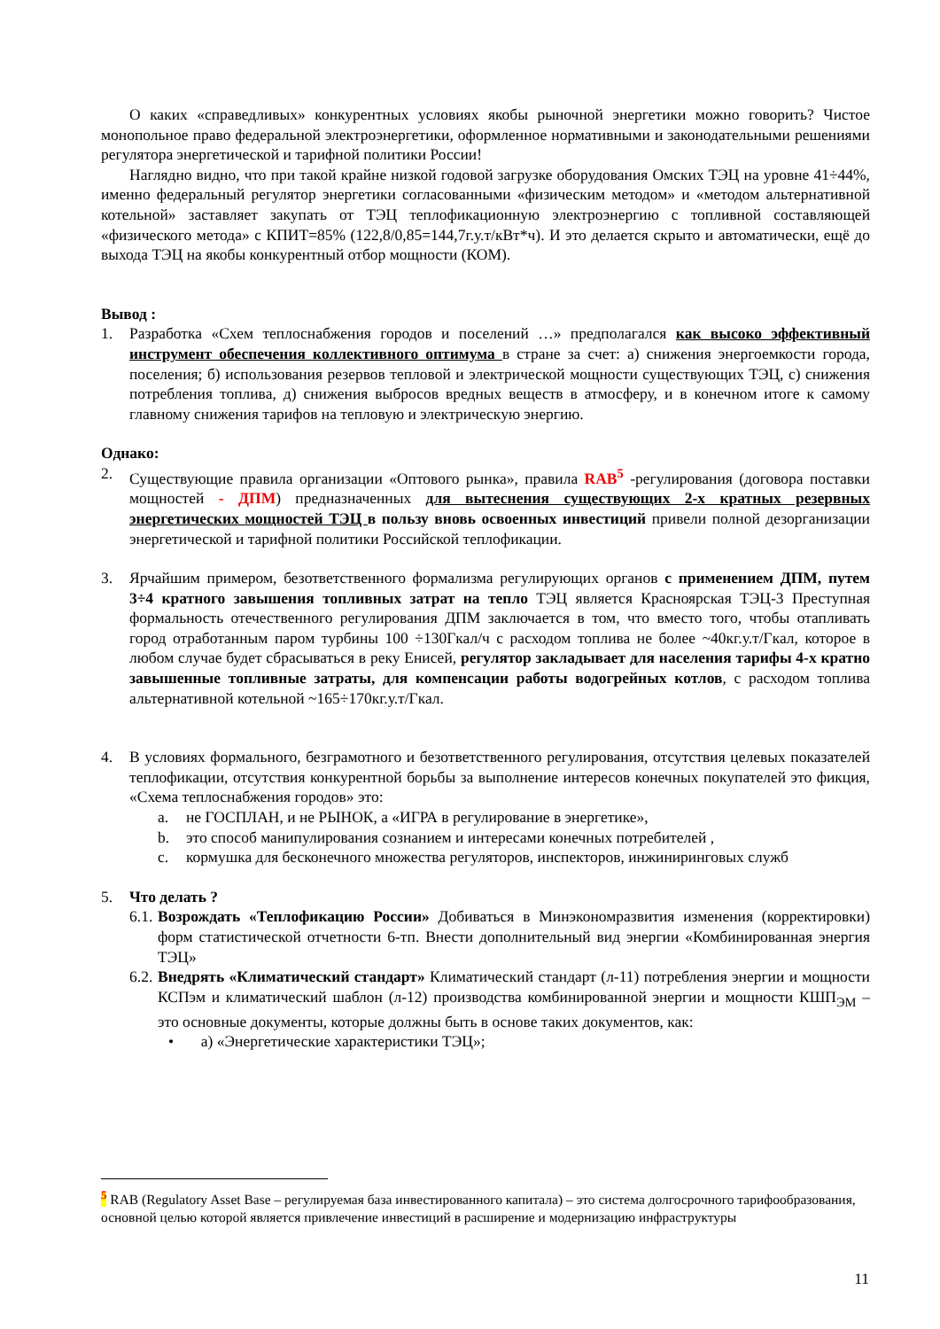О каких «справедливых» конкурентных условиях якобы рыночной энергетики можно говорить? Чистое монопольное право федеральной электроэнергетики, оформленное нормативными и законодательными решениями регулятора энергетической и тарифной политики России!
Наглядно видно, что при такой крайне низкой годовой загрузке оборудования Омских ТЭЦ на уровне 41÷44%, именно федеральный регулятор энергетики согласованными «физическим методом» и «методом альтернативной котельной» заставляет закупать от ТЭЦ теплофикационную электроэнергию с топливной составляющей «физического метода» с КПИТ=85% (122,8/0,85=144,7г.у.т/кВт*ч). И это делается скрыто и автоматически, ещё до выхода ТЭЦ на якобы конкурентный отбор мощности (КОМ).
Вывод :
1. Разработка «Схем теплоснабжения городов и поселений …» предполагался как высоко эффективный инструмент обеспечения коллективного оптимума в стране за счет: а) снижения энергоемкости города, поселения; б) использования резервов тепловой и электрической мощности существующих ТЭЦ, с) снижения потребления топлива, д) снижения выбросов вредных веществ в атмосферу, и в конечном итоге к самому главному снижения тарифов на тепловую и электрическую энергию.
Однако:
2. Существующие правила организации «Оптового рынка», правила RAB<sup>5</sup> -регулирования (договора поставки мощностей - ДПМ) предназначенных для вытеснения существующих 2-х кратных резервных энергетических мощностей ТЭЦ в пользу вновь освоенных инвестиций привели полной дезорганизации энергетической и тарифной политики Российской теплофикации.
3. Ярчайшим примером, безответственного формализма регулирующих органов с применением ДПМ, путем 3÷4 кратного завышения топливных затрат на тепло ТЭЦ является Красноярская ТЭЦ-3 Преступная формальность отечественного регулирования ДПМ заключается в том, что вместо того, чтобы отапливать город отработанным паром турбины 100 ÷130Гкал/ч с расходом топлива не более ~40кг.у.т/Гкал, которое в любом случае будет сбрасываться в реку Енисей, регулятор закладывает для населения тарифы 4-х кратно завышенные топливные затраты, для компенсации работы водогрейных котлов, с расходом топлива альтернативной котельной ~165÷170кг.у.т/Гкал.
4. В условиях формального, безграмотного и безответственного регулирования, отсутствия целевых показателей теплофикации, отсутствия конкурентной борьбы за выполнение интересов конечных покупателей это фикция, «Схема теплоснабжения городов» это:
a. не ГОСПЛАН, и не РЫНОК, а «ИГРА в регулирование в энергетике»,
b. это способ манипулирования сознанием и интересами конечных потребителей ,
c. кормушка для бесконечного множества регуляторов, инспекторов, инжиниринговых служб
5. Что делать ?
6.1.
Возрождать «Теплофикацию России» Добиваться в Минэкономразвития изменения (корректировки) форм статистической отчетности 6-тп. Внести дополнительный вид энергии «Комбинированная энергия ТЭЦ»
6.2.
Внедрять «Климатический стандарт» Климатический стандарт (л-11) потребления энергии и мощности КСПэм и климатический шаблон (л-12) производства комбинированной энергии и мощности КШП<sub>ЭМ</sub> – это основные документы, которые должны быть в основе таких документов, как:
• а) «Энергетические характеристики ТЭЦ»;
<sup>5</sup> RAB (Regulatory Asset Base – регулируемая база инвестированного капитала) – это система долгосрочного тарифообразования, основной целью которой является привлечение инвестиций в расширение и модернизацию инфраструктуры
11